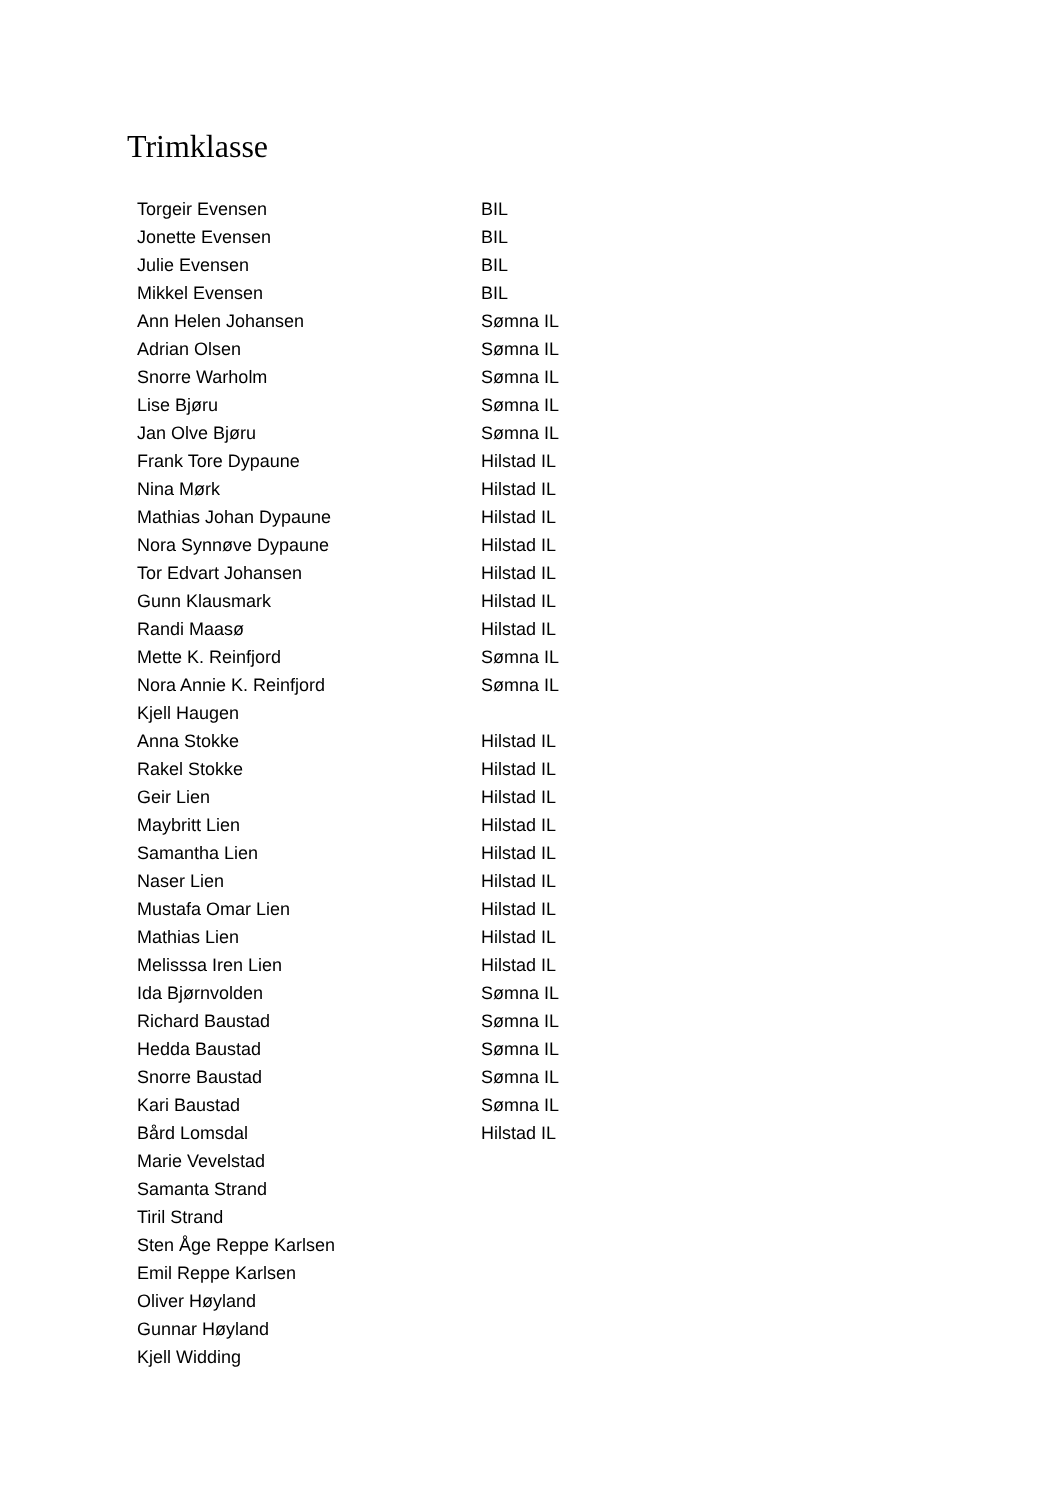Trimklasse
| Torgeir Evensen | BIL |
| Jonette Evensen | BIL |
| Julie Evensen | BIL |
| Mikkel Evensen | BIL |
| Ann Helen Johansen | Sømna IL |
| Adrian Olsen | Sømna IL |
| Snorre Warholm | Sømna IL |
| Lise Bjøru | Sømna IL |
| Jan Olve Bjøru | Sømna IL |
| Frank Tore Dypaune | Hilstad IL |
| Nina Mørk | Hilstad IL |
| Mathias Johan Dypaune | Hilstad IL |
| Nora Synnøve Dypaune | Hilstad IL |
| Tor Edvart Johansen | Hilstad IL |
| Gunn Klausmark | Hilstad IL |
| Randi Maasø | Hilstad IL |
| Mette K. Reinfjord | Sømna IL |
| Nora Annie K. Reinfjord | Sømna IL |
| Kjell Haugen | |
| Anna Stokke | Hilstad IL |
| Rakel Stokke | Hilstad IL |
| Geir Lien | Hilstad IL |
| Maybritt Lien | Hilstad IL |
| Samantha Lien | Hilstad IL |
| Naser Lien | Hilstad IL |
| Mustafa Omar Lien | Hilstad IL |
| Mathias Lien | Hilstad IL |
| Melisssa Iren Lien | Hilstad IL |
| Ida Bjørnvolden | Sømna IL |
| Richard Baustad | Sømna IL |
| Hedda Baustad | Sømna IL |
| Snorre Baustad | Sømna IL |
| Kari Baustad | Sømna IL |
| Bård Lomsdal | Hilstad IL |
| Marie Vevelstad | |
| Samanta Strand | |
| Tiril Strand | |
| Sten Åge Reppe Karlsen | |
| Emil Reppe Karlsen | |
| Oliver Høyland | |
| Gunnar Høyland | |
| Kjell Widding | |